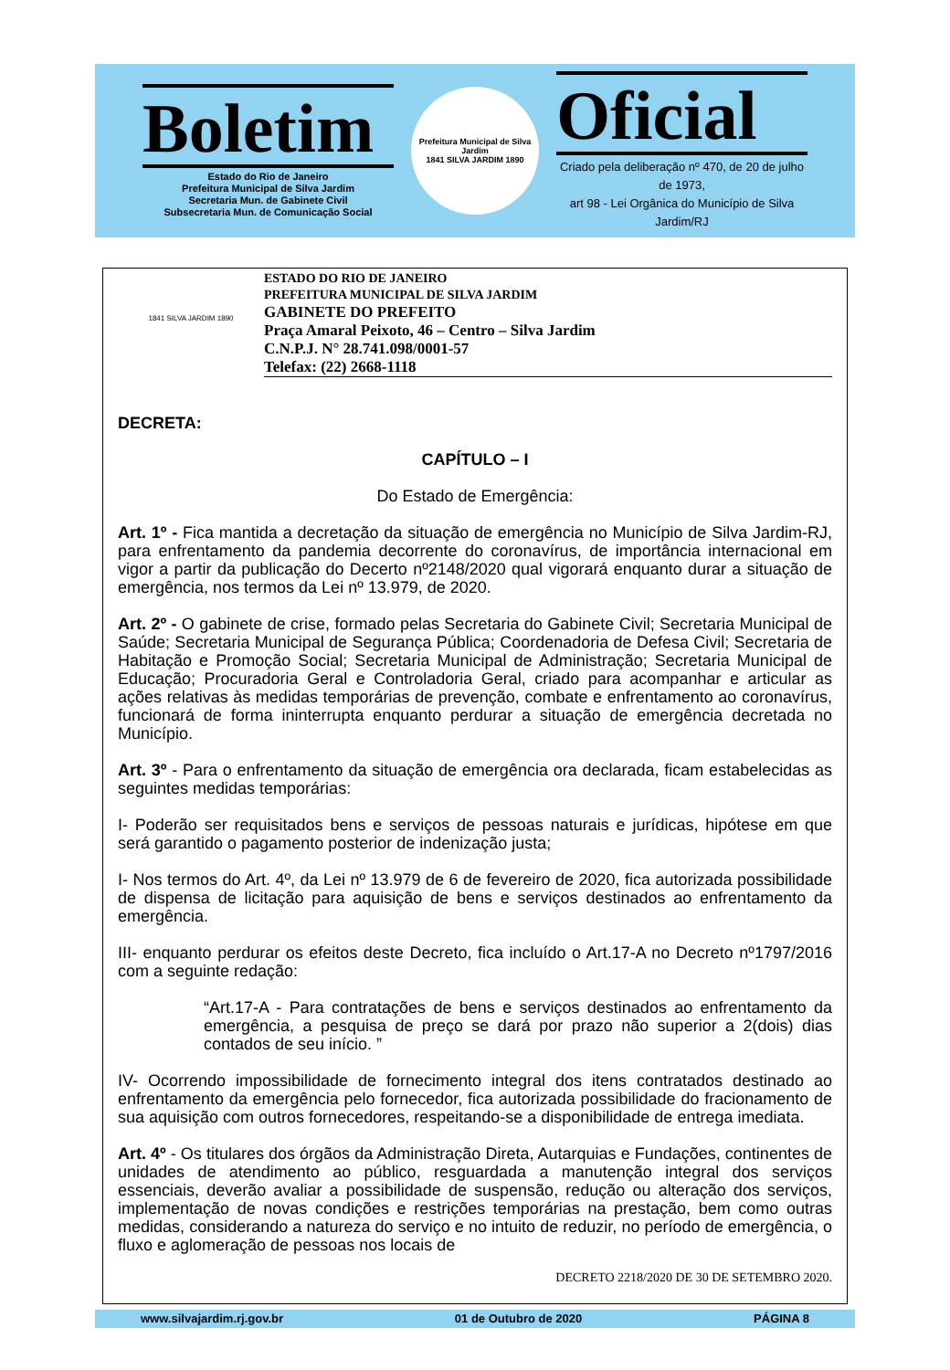Boletim
Estado do Rio de Janeiro
Prefeitura Municipal de Silva Jardim
Secretaria Mun. de Gabinete Civil
Subsecretaria Mun. de Comunicação Social
Prefeitura Municipal de Silva Jardim
1841 SILVA JARDIM 1890
Oficial
Criado pela deliberação nº 470, de 20 de julho de 1973,
art 98 - Lei Orgânica do Município de Silva Jardim/RJ
1841 SILVA JARDIM 1890
ESTADO DO RIO DE JANEIRO
PREFEITURA MUNICIPAL DE SILVA JARDIM
GABINETE DO PREFEITO
Praça Amaral Peixoto, 46 – Centro – Silva Jardim
C.N.P.J. N° 28.741.098/0001-57
Telefax: (22) 2668-1118
DECRETA:
CAPÍTULO – I
Do Estado de Emergência:
Art. 1º - Fica mantida a decretação da situação de emergência no Município de Silva Jardim-RJ, para enfrentamento da pandemia decorrente do coronavírus, de importância internacional em vigor a partir da publicação do Decerto nº2148/2020 qual vigorará enquanto durar a situação de emergência, nos termos da Lei nº 13.979, de 2020.
Art. 2º - O gabinete de crise, formado pelas Secretaria do Gabinete Civil; Secretaria Municipal de Saúde; Secretaria Municipal de Segurança Pública; Coordenadoria de Defesa Civil; Secretaria de Habitação e Promoção Social; Secretaria Municipal de Administração; Secretaria Municipal de Educação; Procuradoria Geral e Controladoria Geral, criado para acompanhar e articular as ações relativas às medidas temporárias de prevenção, combate e enfrentamento ao coronavírus, funcionará de forma ininterrupta enquanto perdurar a situação de emergência decretada no Município.
Art. 3º - Para o enfrentamento da situação de emergência ora declarada, ficam estabelecidas as seguintes medidas temporárias:
I- Poderão ser requisitados bens e serviços de pessoas naturais e jurídicas, hipótese em que será garantido o pagamento posterior de indenização justa;
I- Nos termos do Art. 4º, da Lei nº 13.979 de 6 de fevereiro de 2020, fica autorizada possibilidade de dispensa de licitação para aquisição de bens e serviços destinados ao enfrentamento da emergência.
III- enquanto perdurar os efeitos deste Decreto, fica incluído o Art.17-A no Decreto nº1797/2016 com a seguinte redação:
“Art.17-A - Para contratações de bens e serviços destinados ao enfrentamento da emergência, a pesquisa de preço se dará por prazo não superior a 2(dois) dias contados de seu início. ”
IV- Ocorrendo impossibilidade de fornecimento integral dos itens contratados destinado ao enfrentamento da emergência pelo fornecedor, fica autorizada possibilidade do fracionamento de sua aquisição com outros fornecedores, respeitando-se a disponibilidade de entrega imediata.
Art. 4º - Os titulares dos órgãos da Administração Direta, Autarquias e Fundações, continentes de unidades de atendimento ao público, resguardada a manutenção integral dos serviços essenciais, deverão avaliar a possibilidade de suspensão, redução ou alteração dos serviços, implementação de novas condições e restrições temporárias na prestação, bem como outras medidas, considerando a natureza do serviço e no intuito de reduzir, no período de emergência, o fluxo e aglomeração de pessoas nos locais de
DECRETO 2218/2020 DE 30 DE SETEMBRO 2020.
www.silvajardim.rj.gov.br 01 de Outubro de 2020 PÁGINA 8